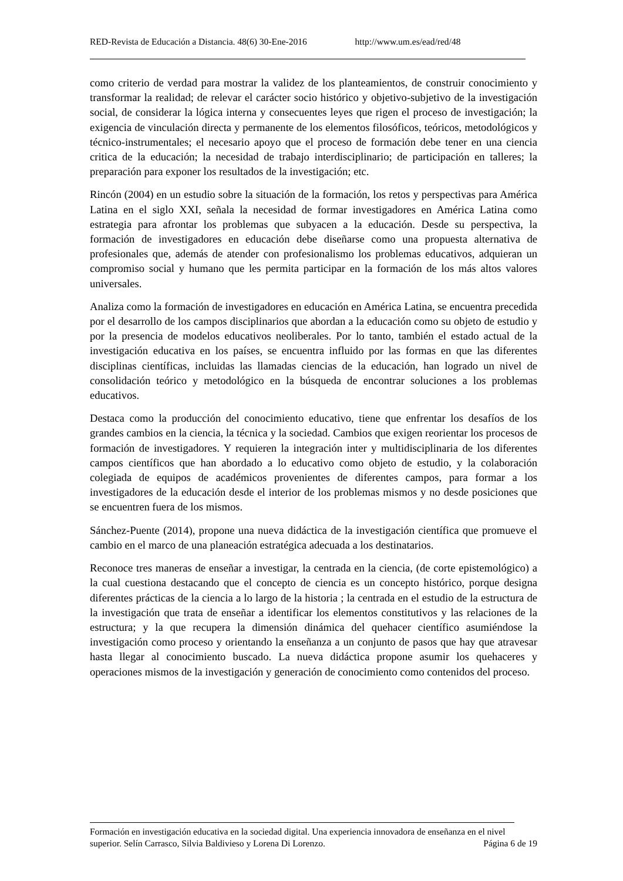RED-Revista de Educación a Distancia. 48(6) 30-Ene-2016 http://www.um.es/ead/red/48
como criterio de verdad para mostrar la validez de los planteamientos, de construir conocimiento y transformar la realidad; de relevar el carácter socio histórico y objetivo-subjetivo de la investigación social, de considerar la lógica interna y consecuentes leyes que rigen el proceso de investigación; la exigencia de vinculación directa y permanente de los elementos filosóficos, teóricos, metodológicos y técnico-instrumentales; el necesario apoyo que el proceso de formación debe tener en una ciencia critica de la educación; la necesidad de trabajo interdisciplinario; de participación en talleres; la preparación para exponer los resultados de la investigación; etc.
Rincón (2004) en un estudio sobre la situación de la formación, los retos y perspectivas para América Latina en el siglo XXI, señala la necesidad de formar investigadores en América Latina como estrategia para afrontar los problemas que subyacen a la educación. Desde su perspectiva, la formación de investigadores en educación debe diseñarse como una propuesta alternativa de profesionales que, además de atender con profesionalismo los problemas educativos, adquieran un compromiso social y humano que les permita participar en la formación de los más altos valores universales.
Analiza como la formación de investigadores en educación en América Latina, se encuentra precedida por el desarrollo de los campos disciplinarios que abordan a la educación como su objeto de estudio y por la presencia de modelos educativos neoliberales. Por lo tanto, también el estado actual de la investigación educativa en los países, se encuentra influido por las formas en que las diferentes disciplinas científicas, incluidas las llamadas ciencias de la educación, han logrado un nivel de consolidación teórico y metodológico en la búsqueda de encontrar soluciones a los problemas educativos.
Destaca como la producción del conocimiento educativo, tiene que enfrentar los desafíos de los grandes cambios en la ciencia, la técnica y la sociedad. Cambios que exigen reorientar los procesos de formación de investigadores. Y requieren la integración inter y multidisciplinaria de los diferentes campos científicos que han abordado a lo educativo como objeto de estudio, y la colaboración colegiada de equipos de académicos provenientes de diferentes campos, para formar a los investigadores de la educación desde el interior de los problemas mismos y no desde posiciones que se encuentren fuera de los mismos.
Sánchez-Puente (2014), propone una nueva didáctica de la investigación científica que promueve el cambio en el marco de una planeación estratégica adecuada a los destinatarios.
Reconoce tres maneras de enseñar a investigar, la centrada en la ciencia, (de corte epistemológico) a la cual cuestiona destacando que el concepto de ciencia es un concepto histórico, porque designa diferentes prácticas de la ciencia a lo largo de la historia ; la centrada en el estudio de la estructura de la investigación que trata de enseñar a identificar los elementos constitutivos y las relaciones de la estructura; y la que recupera la dimensión dinámica del quehacer científico asumiéndose la investigación como proceso y orientando la enseñanza a un conjunto de pasos que hay que atravesar hasta llegar al conocimiento buscado. La nueva didáctica propone asumir los quehaceres y operaciones mismos de la investigación y generación de conocimiento como contenidos del proceso.
Formación en investigación educativa en la sociedad digital. Una experiencia innovadora de enseñanza en el nivel superior. Selín Carrasco, Silvia Baldivieso y Lorena Di Lorenzo. Página 6 de 19